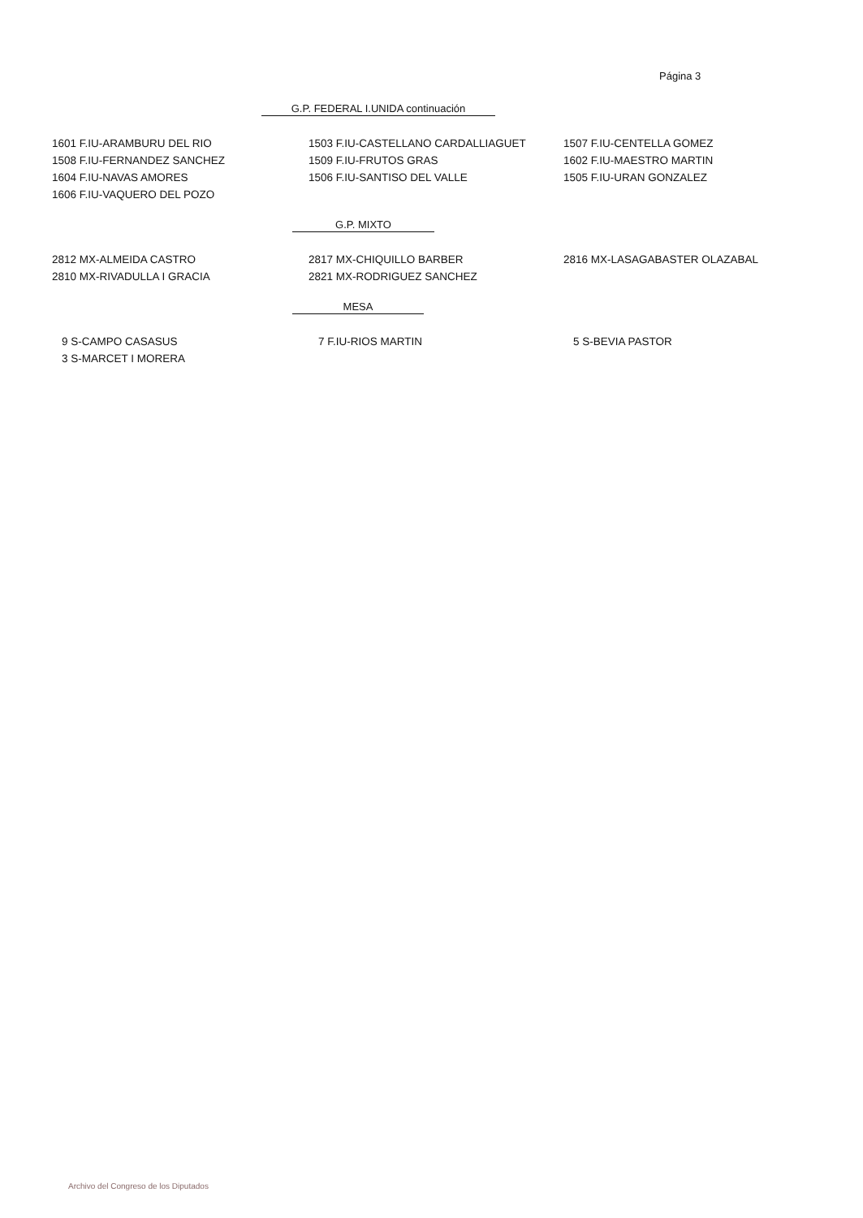Página 3
G.P. FEDERAL I.UNIDA continuación
| 1601 F.IU-ARAMBURU DEL RIO | 1503 F.IU-CASTELLANO CARDALLIAGUET | 1507 F.IU-CENTELLA GOMEZ |
| 1508 F.IU-FERNANDEZ SANCHEZ | 1509 F.IU-FRUTOS GRAS | 1602 F.IU-MAESTRO MARTIN |
| 1604 F.IU-NAVAS AMORES | 1506 F.IU-SANTISO DEL VALLE | 1505 F.IU-URAN GONZALEZ |
| 1606 F.IU-VAQUERO DEL POZO | | |
G.P. MIXTO
| 2812 MX-ALMEIDA CASTRO | 2817 MX-CHIQUILLO BARBER | 2816 MX-LASAGABASTER OLAZABAL |
| 2810 MX-RIVADULLA I GRACIA | 2821 MX-RODRIGUEZ SANCHEZ | |
MESA
| 9 S-CAMPO CASASUS | 7 F.IU-RIOS MARTIN | 5 S-BEVIA PASTOR |
| 3 S-MARCET I MORERA | | |
Archivo del Congreso de los Diputados